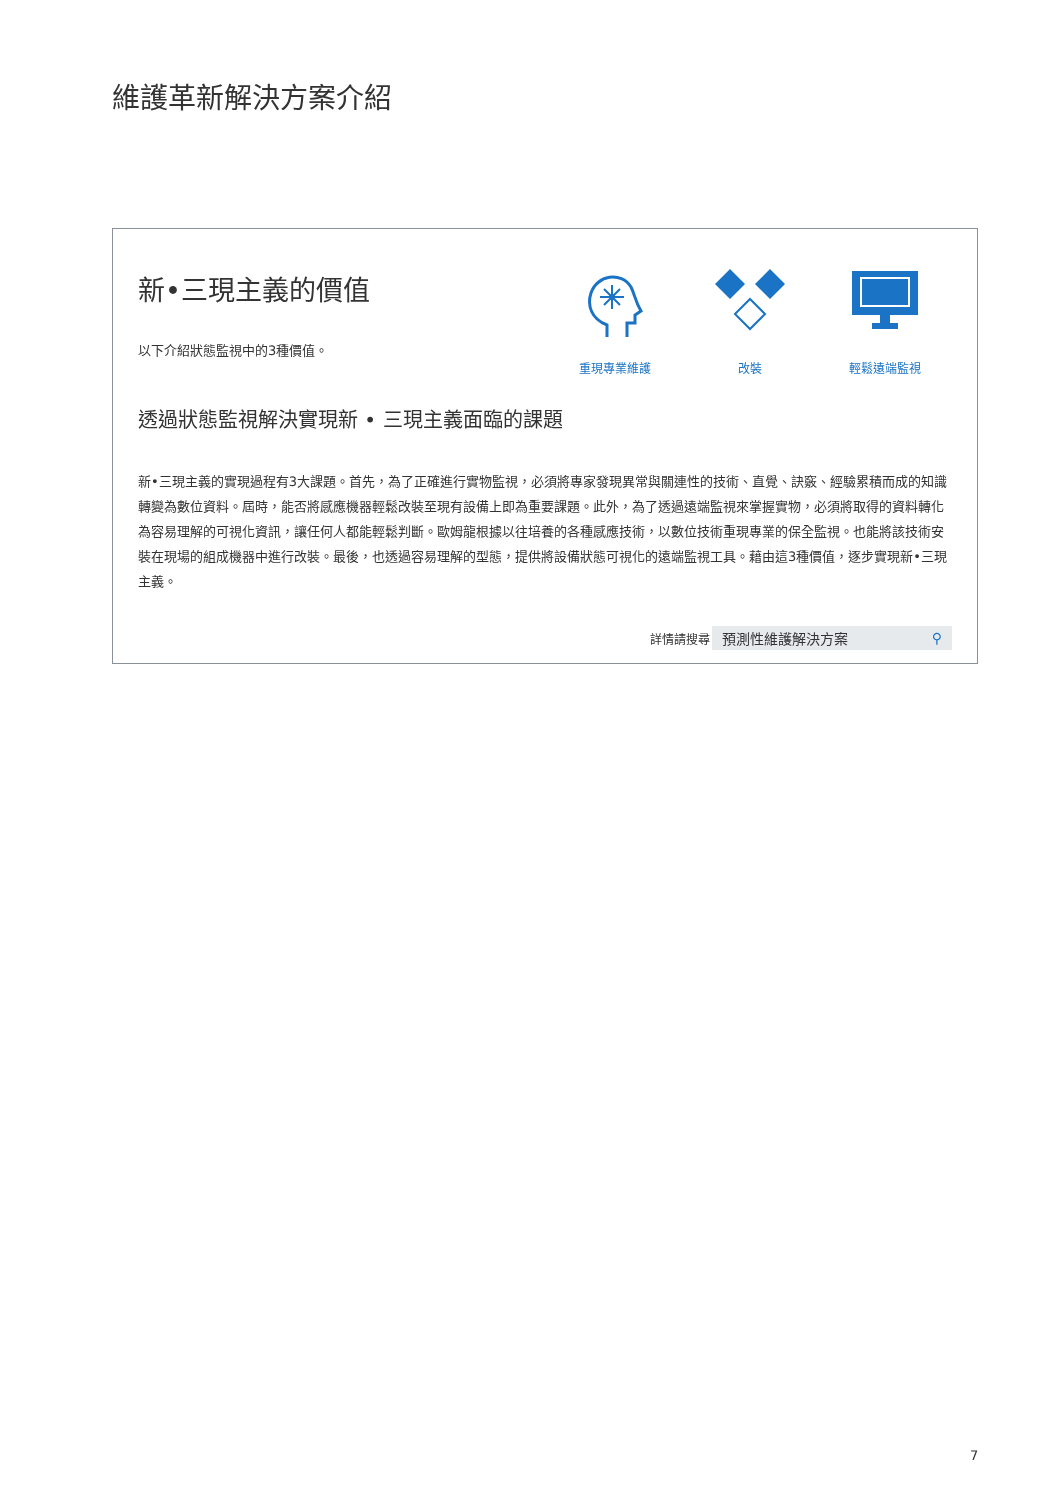維護革新解決方案介紹
新•三現主義的價值
以下介紹狀態監視中的3種價值。
重現專業維護 改裝 輕鬆遠端監視
透過狀態監視解決實現新 • 三現主義面臨的課題
新•三現主義的實現過程有3大課題。首先，為了正確進行實物監視，必須將專家發現異常與關連性的技術、直覺、訣竅、經驗累積而成的知識轉變為數位資料。屆時，能否將感應機器輕鬆改裝至現有設備上即為重要課題。此外，為了透過遠端監視來掌握實物，必須將取得的資料轉化為容易理解的可視化資訊，讓任何人都能輕鬆判斷。歐姆龍根據以往培養的各種感應技術，以數位技術重現專業的保全監視。也能將該技術安裝在現場的組成機器中進行改裝。最後，也透過容易理解的型態，提供將設備狀態可視化的遠端監視工具。藉由這3種價值，逐步實現新•三現主義。
詳情請搜尋
預測性維護解決方案 ⚲
7